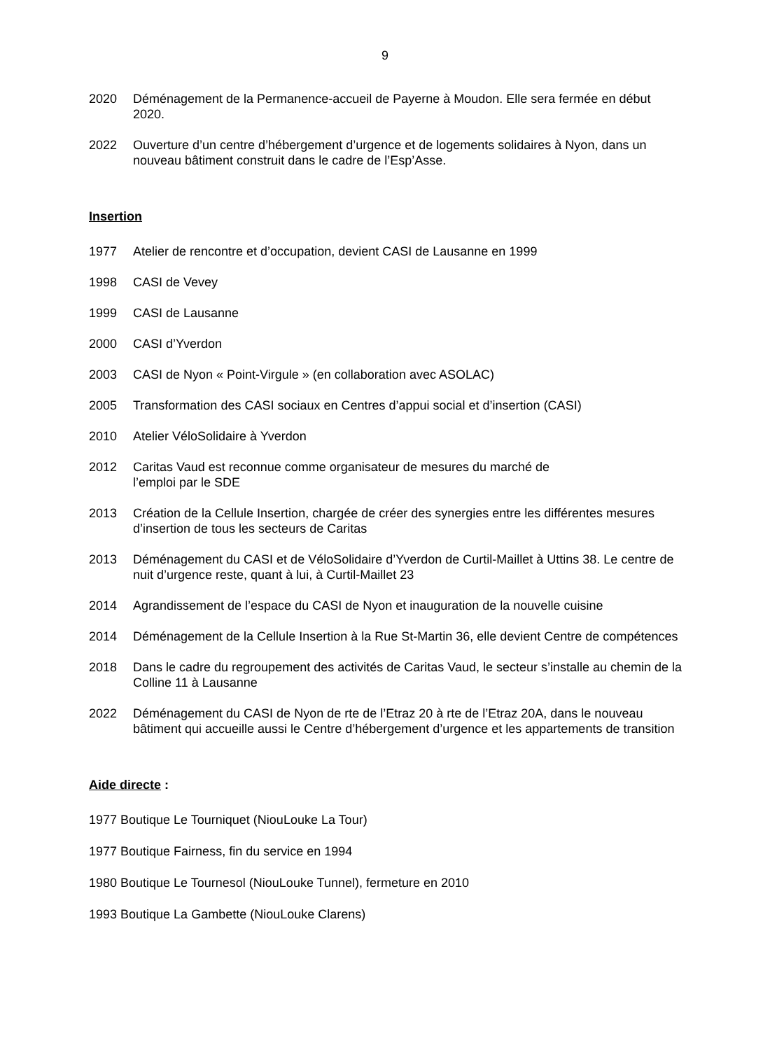9
2020 Déménagement de la Permanence-accueil de Payerne à Moudon. Elle sera fermée en début 2020.
2022 Ouverture d’un centre d’hébergement d’urgence et de logements solidaires à Nyon, dans un nouveau bâtiment construit dans le cadre de l’Esp’Asse.
Insertion
1977 Atelier de rencontre et d’occupation, devient CASI de Lausanne en 1999
1998 CASI de Vevey
1999 CASI de Lausanne
2000 CASI d’Yverdon
2003 CASI de Nyon « Point-Virgule » (en collaboration avec ASOLAC)
2005 Transformation des CASI sociaux en Centres d’appui social et d’insertion (CASI)
2010 Atelier VéloSolidaire à Yverdon
2012 Caritas Vaud est reconnue comme organisateur de mesures du marché de
l’emploi par le SDE
2013 Création de la Cellule Insertion, chargée de créer des synergies entre les différentes mesures d’insertion de tous les secteurs de Caritas
2013 Déménagement du CASI et de VéloSolidaire d’Yverdon de Curtil-Maillet à Uttins 38. Le centre de nuit d’urgence reste, quant à lui, à Curtil-Maillet 23
2014 Agrandissement de l’espace du CASI de Nyon et inauguration de la nouvelle cuisine
2014 Déménagement de la Cellule Insertion à la Rue St-Martin 36, elle devient Centre de compétences
2018 Dans le cadre du regroupement des activités de Caritas Vaud, le secteur s’installe au chemin de la Colline 11 à Lausanne
2022 Déménagement du CASI de Nyon de rte de l’Etraz 20 à rte de l’Etraz 20A, dans le nouveau bâtiment qui accueille aussi le Centre d’hébergement d’urgence et les appartements de transition
Aide directe :
1977 Boutique Le Tourniquet (NiouLouke La Tour)
1977 Boutique Fairness, fin du service en 1994
1980 Boutique Le Tournesol (NiouLouke Tunnel), fermeture en 2010
1993 Boutique La Gambette (NiouLouke Clarens)